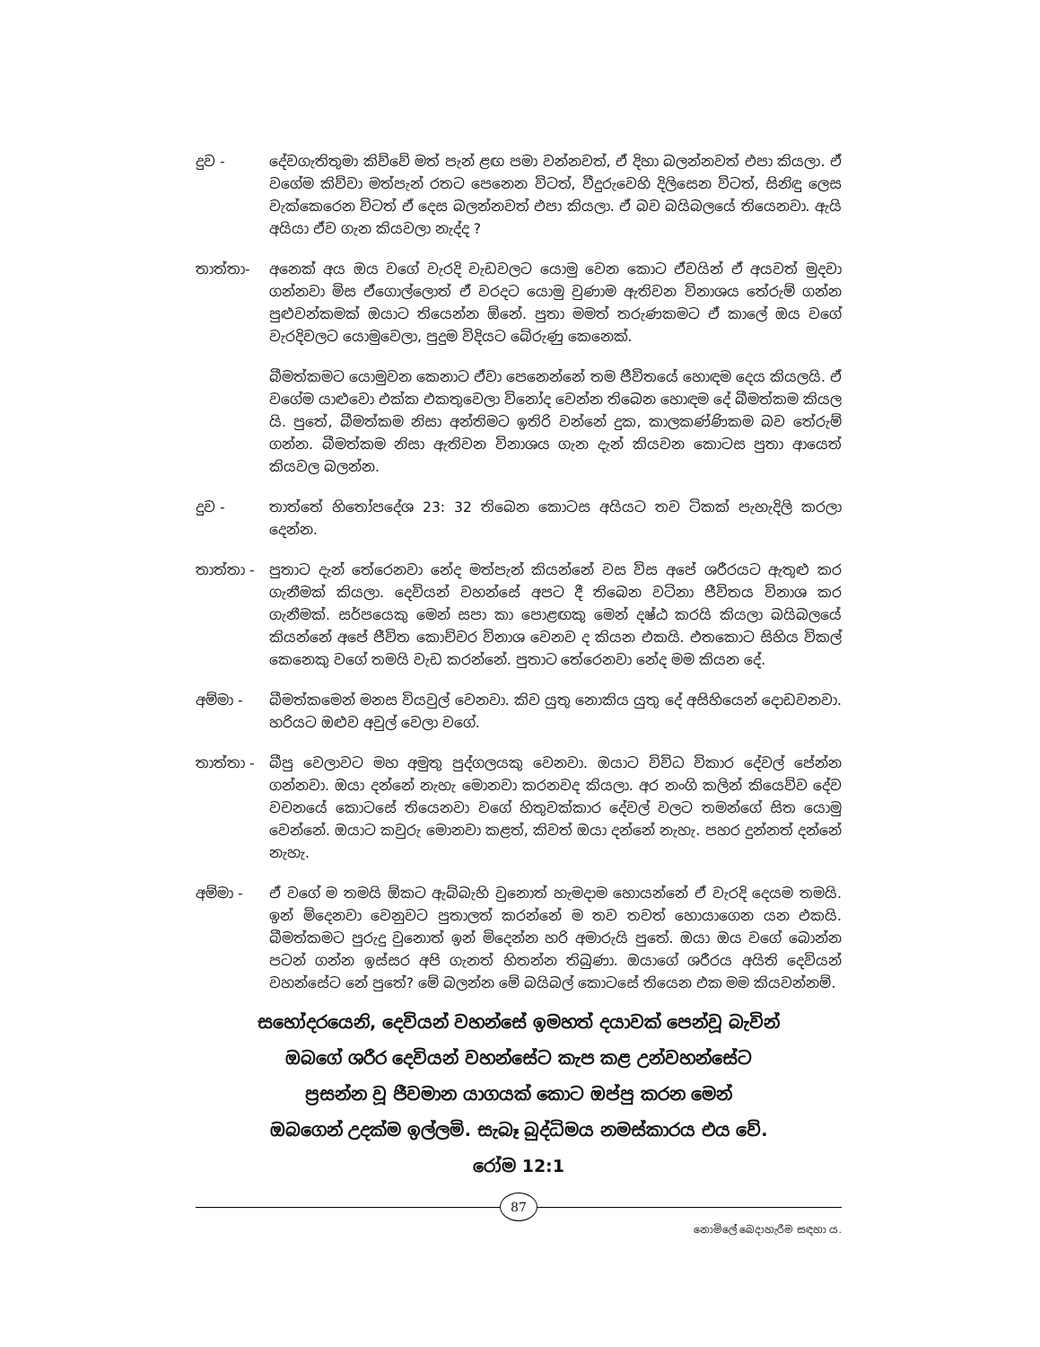දුව - දේවගැතිතුමා කිව්වේ මත් පැන් ළඟ පමා වන්නවත්, ඒ දිහා බලන්නවත් එපා කියලා. ඒ වගේම කිව්වා මත්පැන් රතට පෙනෙන විටත්, වීදුරුවෙහි දිලිසෙන විටත්, සිනිඳු ලෙස වැක්කෙරෙන විටත් ඒ දෙස බලන්නවත් එපා කියලා. ඒ බව බයිබලයේ තියෙනවා. ඇයි අයියා ඒව ගැන කියවලා නැද්ද ?
තාත්තා- අනෙක් අය ඔය වගේ වැරදි වැඩවලට යොමු වෙන කොට ඒවයින් ඒ අයවත් මුදවා ගන්නවා මිස ඒගොල්ලොත් ඒ වරදට යොමු වුණාම ඇතිවන විනාශය තේරුම් ගන්න පුළුවන්කමක් ඔයාට තියෙන්න ඕනේ. පුතා මමත් තරුණකමට ඒ කාලේ ඔය වගේ වැරදිවලට යොමුවෙලා, පුදුම විදියට බේරුණු කෙනෙක්.
බීමත්කමට යොමුවන කෙනාට ඒවා පෙනෙන්නේ තම ජීවිතයේ හොඳම දෙය කියලයි. ඒ වගේම යාළුවො එක්ක එකතුවෙලා විනෝද වෙන්න තිබෙන හොඳම දේ බීමත්කම කියල යි. පුතේ, බීමත්කම නිසා අන්තිමට ඉතිරි වන්නේ දුක, කාලකණ්ණිකම බව තේරුම් ගන්න. බීමත්කම නිසා ඇතිවන විනාශය ගැන දැන් කියවන කොටස පුතා ආයෙත් කියවල බලන්න.
දුව - තාත්තේ හිතෝපදේශ 23: 32 තිබෙන කොටස අයියට තව ටිකක් පැහැදිලි කරලා දෙන්න.
තාත්තා - පුතාට දැන් තේරෙනවා නේද මත්පැන් කියන්නේ වස විස අපේ ශරීරයට ඇතුළු කර ගැනීමක් කියලා. දෙවියන් වහන්සේ අපට දී තිබෙන වටිනා ජීවිතය විනාශ කර ගැනීමක්. සර්පයෙකු මෙන් සපා කා පොළඟකු මෙන් දෂ්ඨ කරයි කියලා බයිබලයේ කියන්නේ අපේ ජීවිත කොච්චර විනාශ වෙනව ද කියන එකයි. එතකොට සිහිය විකල් කෙනෙකු වගේ තමයි වැඩ කරන්නේ. පුතාට තේරෙනවා නේද මම කියන දේ.
අම්මා - බීමත්කමෙන් මනස වියවුල් වෙනවා. කිව යුතු නොකිය යුතු දේ අසිහියෙන් දොඩවනවා. හරියට ඔළුව අවුල් වෙලා වගේ.
තාත්තා - බීපු වෙලාවට මහ අමුතු පුද්ගලයකු වෙනවා. ඔයාට විවිධ විකාර දේවල් පේන්න ගන්නවා. ඔයා දන්නේ නැහැ මොනවා කරනවද කියලා. අර නංගි කලින් කියෙව්ව දේව වචනයේ කොටසේ තියෙනවා වගේ හිතුවක්කාර දේවල් වලට තමන්ගේ සිත යොමු වෙන්නේ. ඔයාට කවුරු මොනවා කළත්, කිවත් ඔයා දන්නේ නැහැ. පහර දුන්නත් දන්නේ නැහැ.
අම්මා - ඒ වගේ ම තමයි ඕකට ඇබ්බැහි වුනොත් හැමදාම හොයන්නේ ඒ වැරදි දෙයම තමයි. ඉන් මිදෙනවා වෙනුවට පුතාලත් කරන්නේ ම තව තවත් හොයාගෙන යන එකයි. බීමත්කමට පුරුදු වුනොත් ඉන් මිදෙන්න හරි අමාරුයි පුතේ. ඔයා ඔය වගේ බොන්න පටන් ගන්න ඉස්සර අපි ගැනත් හිතන්න තිබුණා. ඔයාගේ ශරීරය අයිති දෙවියන් වහන්සේට නේ පුතේ? මේ බලන්න මේ බයිබල් කොටසේ තියෙන එක මම කියවන්නම්.
සහෝදරයෙනි, දෙවියන් වහන්සේ ඉමහත් දයාවක් පෙන්වූ බැවින්
ඔබගේ ශරීර දෙවියන් වහන්සේට කැප කළ උන්වහන්සේට
ප්‍රසන්න වූ ජීවමාන යාගයක් කොට ඔප්පු කරන මෙන්
ඔබගෙන් උදක්ම ඉල්ලමි. සැබෑ බුද්ධිමය නමස්කාරය එය වේ.
රෝම 12:1
87
නොමිලේ බෙදාහැරීම සඳහා ය.